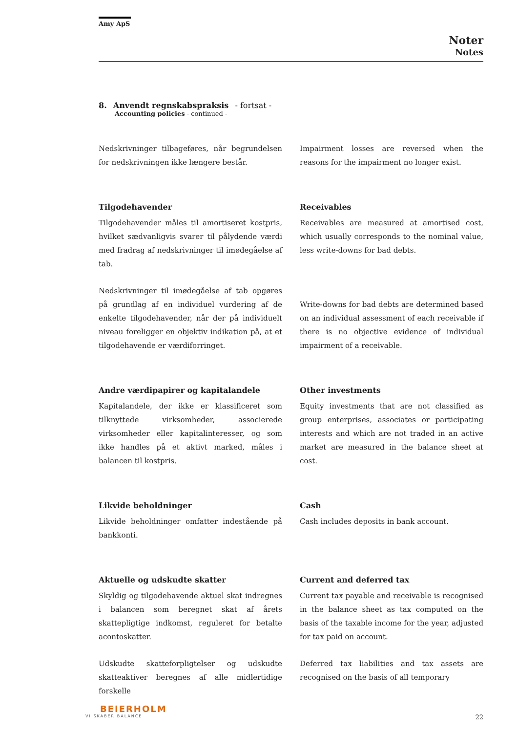Amy ApS
Noter
Notes
8. Anvendt regnskabspraksis - fortsat -
Accounting policies - continued -
Nedskrivninger tilbageføres, når begrundelsen for nedskrivningen ikke længere består.
Impairment losses are reversed when the reasons for the impairment no longer exist.
Tilgodehavender
Tilgodehavender måles til amortiseret kostpris, hvilket sædvanligvis svarer til pålydende værdi med fradrag af nedskrivninger til imødegåelse af tab.
Nedskrivninger til imødegåelse af tab opgøres på grundlag af en individuel vurdering af de enkelte tilgodehavender, når der på individuelt niveau foreligger en objektiv indikation på, at et tilgodehavende er værdiforringet.
Receivables
Receivables are measured at amortised cost, which usually corresponds to the nominal value, less write-downs for bad debts.
Write-downs for bad debts are determined based on an individual assessment of each receivable if there is no objective evidence of individual impairment of a receivable.
Andre værdipapirer og kapitalandele
Kapitalandele, der ikke er klassificeret som tilknyttede virksomheder, associerede virksomheder eller kapitalinteresser, og som ikke handles på et aktivt marked, måles i balancen til kostpris.
Other investments
Equity investments that are not classified as group enterprises, associates or participating interests and which are not traded in an active market are measured in the balance sheet at cost.
Likvide beholdninger
Likvide beholdninger omfatter indestående på bankkonti.
Cash
Cash includes deposits in bank account.
Aktuelle og udskudte skatter
Skyldig og tilgodehavende aktuel skat indregnes i balancen som beregnet skat af årets skattepligtige indkomst, reguleret for betalte acontoskatter.
Udskudte skatteforpligtelser og udskudte skatteaktiver beregnes af alle midlertidige forskelle
Current and deferred tax
Current tax payable and receivable is recognised in the balance sheet as tax computed on the basis of the taxable income for the year, adjusted for tax paid on account.
Deferred tax liabilities and tax assets are recognised on the basis of all temporary
BEIERHOLM
VI SKABER BALANCE
22